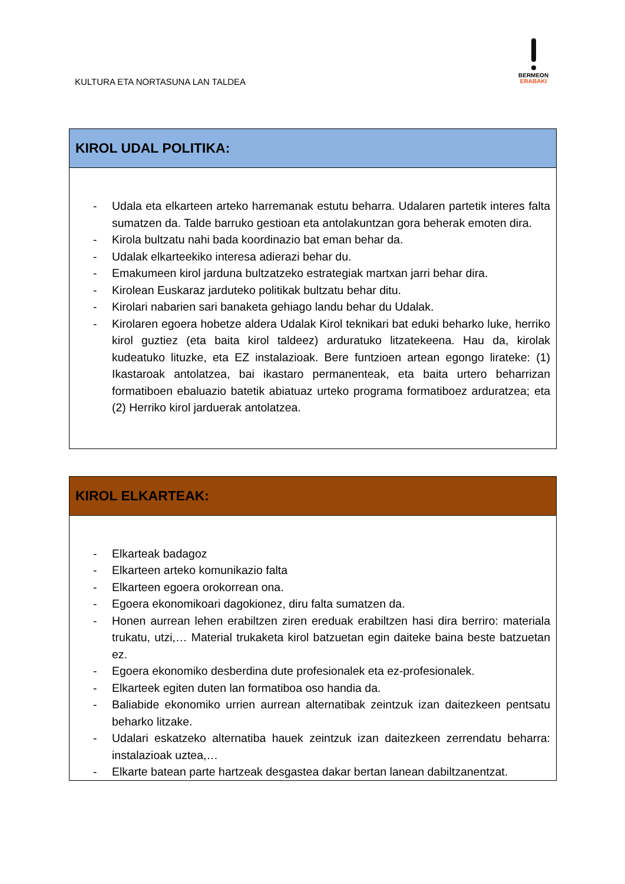KULTURA ETA NORTASUNA LAN TALDEA
BERMEON
ERABAKI
| KIROL UDAL POLITIKA: |
| - Udala eta elkarteen arteko harremanak estutu beharra. Udalaren partetik interes falta sumatzen da. Talde barruko gestioan eta antolakuntzan gora beherak emoten dira. - Kirola bultzatu nahi bada koordinazio bat eman behar da. - Udalak elkarteekiko interesa adierazi behar du. - Emakumeen kirol jarduna bultzatzeko estrategiak martxan jarri behar dira. - Kirolean Euskaraz jarduteko politikak bultzatu behar ditu. - Kirolari nabarien sari banaketa gehiago landu behar du Udalak. - Kirolaren egoera hobetze aldera Udalak Kirol teknikari bat eduki beharko luke, herriko kirol guztiez (eta baita kirol taldeez) arduratuko litzatekeena. Hau da, kirolak kudeatuko lituzke, eta EZ instalazioak. Bere funtzioen artean egongo lirateke: (1) Ikastaroak antolatzea, bai ikastaro permanenteak, eta baita urtero beharrizan formatiboen ebaluazio batetik abiatuaz urteko programa formatiboez arduratzea; eta (2) Herriko kirol jarduerak antolatzea. |
| KIROL ELKARTEAK: |
| - Elkarteak badagoz - Elkarteen arteko komunikazio falta - Elkarteen egoera orokorrean ona. - Egoera ekonomikoari dagokionez, diru falta sumatzen da. - Honen aurrean lehen erabiltzen ziren ereduak erabiltzen hasi dira berriro: materiala trukatu, utzi,… Material trukaketa kirol batzuetan egin daiteke baina beste batzuetan ez. - Egoera ekonomiko desberdina dute profesionalek eta ez-profesionalek. - Elkarteek egiten duten lan formatiboa oso handia da. - Baliabide ekonomiko urrien aurrean alternatibak zeintzuk izan daitezkeen pentsatu beharko litzake. - Udalari eskatzeko alternatiba hauek zeintzuk izan daitezkeen zerrendatu beharra: instalazioak uztea,… - Elkarte batean parte hartzeak desgastea dakar bertan lanean dabiltzanentzat. |